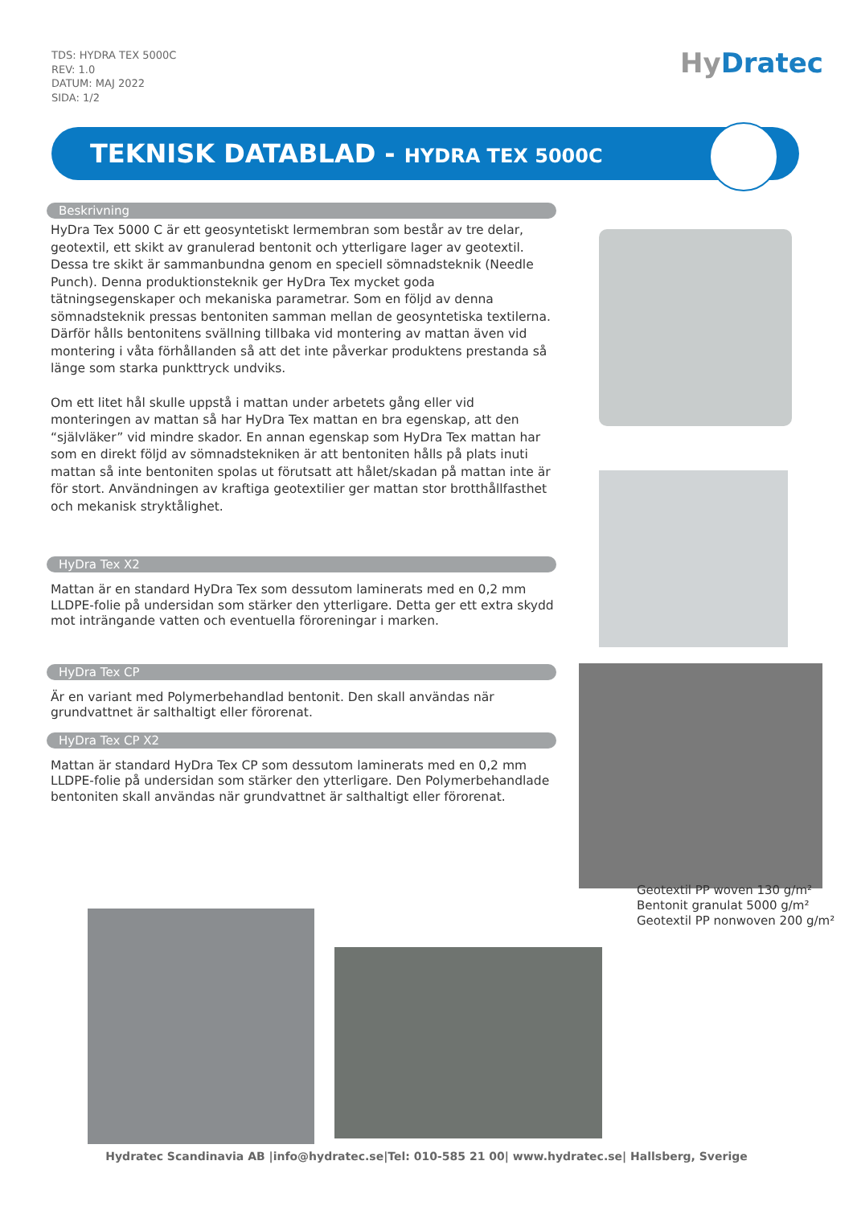TDS: HYDRA TEX 5000C
REV: 1.0
DATUM: MAJ 2022
SIDA: 1/2
HyDratec
TEKNISK DATABLAD - HYDRA TEX 5000C
Beskrivning
HyDra Tex 5000 C är ett geosyntetiskt lermembran som består av tre delar, geotextil, ett skikt av granulerad bentonit och ytterligare lager av geotextil. Dessa tre skikt är sammanbundna genom en speciell sömnadsteknik (Needle Punch). Denna produktionsteknik ger HyDra Tex mycket goda tätningsegenskaper och mekaniska parametrar. Som en följd av denna sömnadsteknik pressas bentoniten samman mellan de geosyntetiska textilerna. Därför hålls bentonitens svällning tillbaka vid montering av mattan även vid montering i våta förhållanden så att det inte påverkar produktens prestanda så länge som starka punkttryck undviks.
Om ett litet hål skulle uppstå i mattan under arbetets gång eller vid monteringen av mattan så har HyDra Tex mattan en bra egenskap, att den “självläker” vid mindre skador. En annan egenskap som HyDra Tex mattan har som en direkt följd av sömnadstekniken är att bentoniten hålls på plats inuti mattan så inte bentoniten spolas ut förutsatt att hålet/skadan på mattan inte är för stort. Användningen av kraftiga geotextilier ger mattan stor brotthållfasthet och mekanisk stryktålighet.
HyDra Tex X2
Mattan är en standard HyDra Tex som dessutom laminerats med en 0,2 mm LLDPE-folie på undersidan som stärker den ytterligare. Detta ger ett extra skydd mot inträngande vatten och eventuella föroreningar i marken.
HyDra Tex CP
Är en variant med Polymerbehandlad bentonit. Den skall användas när grundvattnet är salthaltigt eller förorenat.
HyDra Tex CP X2
Mattan är standard HyDra Tex CP som dessutom laminerats med en 0,2 mm LLDPE-folie på undersidan som stärker den ytterligare. Den Polymerbehandlade bentoniten skall användas när grundvattnet är salthaltigt eller förorenat.
Geotextil PP woven 130 g/m²
Bentonit granulat 5000 g/m²
Geotextil PP nonwoven 200 g/m²
Hydratec Scandinavia AB |info@hydratec.se|Tel: 010-585 21 00| www.hydratec.se| Hallsberg, Sverige